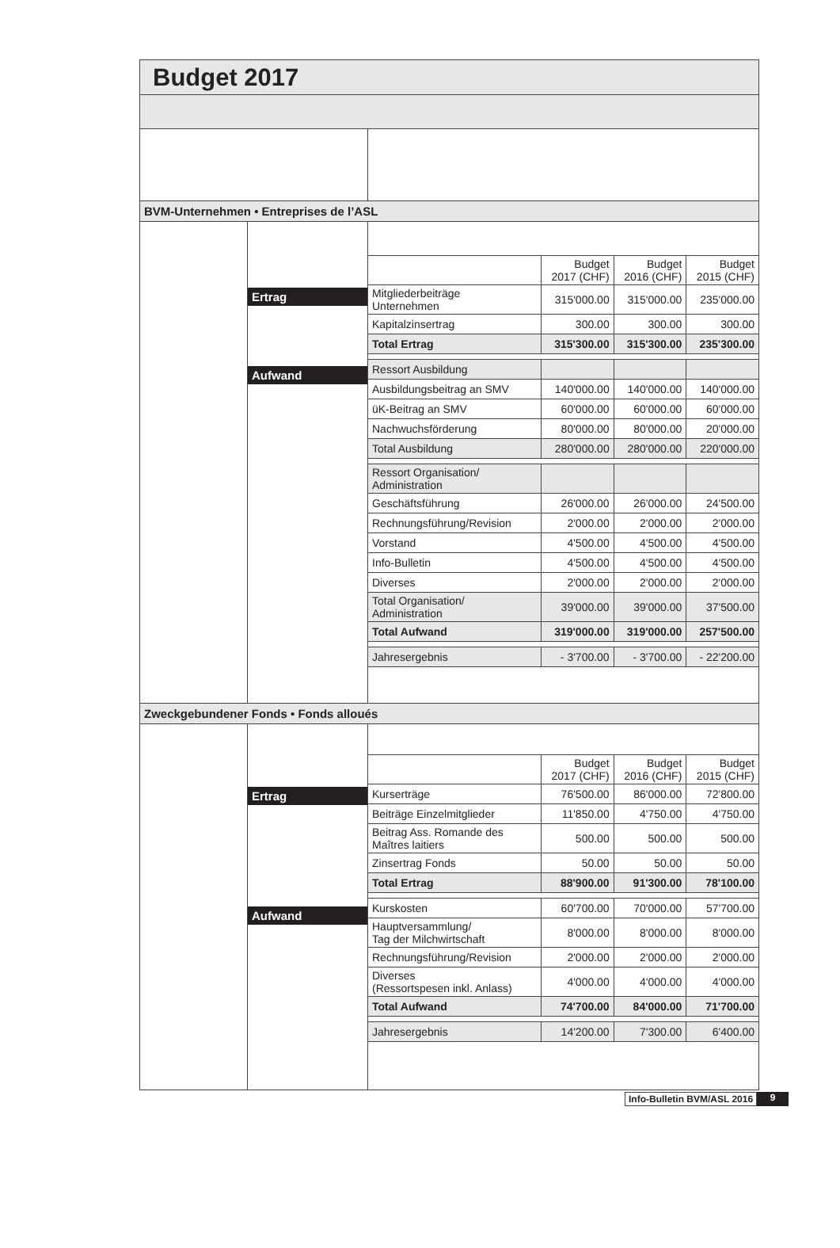Budget 2017
BVM-Unternehmen • Entreprises de l’ASL
Ertrag
Aufwand
| | Budget 2017 (CHF) | Budget 2016 (CHF) | Budget 2015 (CHF) |
| --- | --- | --- | --- |
| Mitgliederbeiträge Unternehmen | 315'000.00 | 315'000.00 | 235'000.00 |
| Kapitalzinsertrag | 300.00 | 300.00 | 300.00 |
| Total Ertrag | 315'300.00 | 315'300.00 | 235'300.00 |
| Ressort Ausbildung | | | |
| Ausbildungsbeitrag an SMV | 140'000.00 | 140'000.00 | 140'000.00 |
| üK-Beitrag an SMV | 60'000.00 | 60'000.00 | 60'000.00 |
| Nachwuchsförderung | 80'000.00 | 80'000.00 | 20'000.00 |
| Total Ausbildung | 280'000.00 | 280'000.00 | 220'000.00 |
| Ressort Organisation/ Administration | | | |
| Geschäftsführung | 26'000.00 | 26'000.00 | 24'500.00 |
| Rechnungsführung/Revision | 2'000.00 | 2'000.00 | 2'000.00 |
| Vorstand | 4'500.00 | 4'500.00 | 4'500.00 |
| Info-Bulletin | 4'500.00 | 4'500.00 | 4'500.00 |
| Diverses | 2'000.00 | 2'000.00 | 2'000.00 |
| Total Organisation/ Administration | 39'000.00 | 39'000.00 | 37'500.00 |
| Total Aufwand | 319'000.00 | 319'000.00 | 257'500.00 |
| Jahresergebnis | - 3'700.00 | - 3'700.00 | - 22'200.00 |
Zweckgebundener Fonds • Fonds alloués
Ertrag
Aufwand
| | Budget 2017 (CHF) | Budget 2016 (CHF) | Budget 2015 (CHF) |
| --- | --- | --- | --- |
| Kurserträge | 76'500.00 | 86'000.00 | 72'800.00 |
| Beiträge Einzelmitglieder | 11'850.00 | 4'750.00 | 4'750.00 |
| Beitrag Ass. Romande des Maîtres laitiers | 500.00 | 500.00 | 500.00 |
| Zinsertrag Fonds | 50.00 | 50.00 | 50.00 |
| Total Ertrag | 88'900.00 | 91'300.00 | 78'100.00 |
| Kurskosten | 60'700.00 | 70'000.00 | 57'700.00 |
| Hauptversammlung/ Tag der Milchwirtschaft | 8'000.00 | 8'000.00 | 8'000.00 |
| Rechnungsführung/Revision | 2'000.00 | 2'000.00 | 2'000.00 |
| Diverses (Ressortspesen inkl. Anlass) | 4'000.00 | 4'000.00 | 4'000.00 |
| Total Aufwand | 74'700.00 | 84'000.00 | 71'700.00 |
| Jahresergebnis | 14'200.00 | 7'300.00 | 6'400.00 |
Info-Bulletin BVM/ASL 2016 9